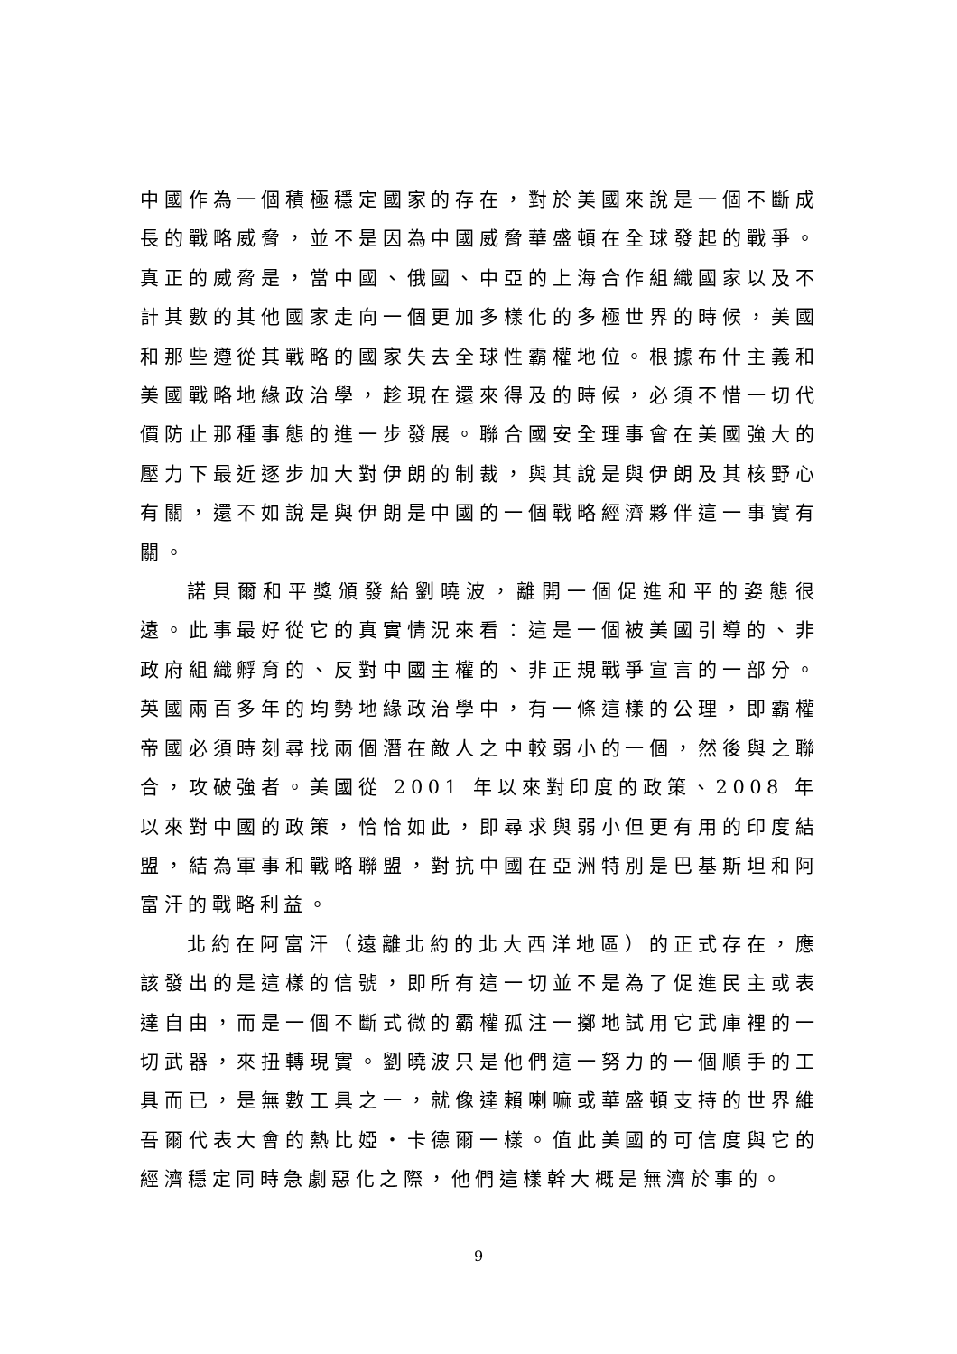中國作為一個積極穩定國家的存在，對於美國來說是一個不斷成長的戰略威脅，並不是因為中國威脅華盛頓在全球發起的戰爭。真正的威脅是，當中國、俄國、中亞的上海合作組織國家以及不計其數的其他國家走向一個更加多樣化的多極世界的時候，美國和那些遵從其戰略的國家失去全球性霸權地位。根據布什主義和美國戰略地緣政治學，趁現在還來得及的時候，必須不惜一切代價防止那種事態的進一步發展。聯合國安全理事會在美國強大的壓力下最近逐步加大對伊朗的制裁，與其說是與伊朗及其核野心有關，還不如說是與伊朗是中國的一個戰略經濟夥伴這一事實有關。
諾貝爾和平獎頒發給劉曉波，離開一個促進和平的姿態很遠。此事最好從它的真實情況來看：這是一個被美國引導的、非政府組織孵育的、反對中國主權的、非正規戰爭宣言的一部分。英國兩百多年的均勢地緣政治學中，有一條這樣的公理，即霸權帝國必須時刻尋找兩個潛在敵人之中較弱小的一個，然後與之聯合，攻破強者。美國從 2001 年以來對印度的政策、2008 年以來對中國的政策，恰恰如此，即尋求與弱小但更有用的印度結盟，結為軍事和戰略聯盟，對抗中國在亞洲特別是巴基斯坦和阿富汗的戰略利益。
北約在阿富汗（遠離北約的北大西洋地區）的正式存在，應該發出的是這樣的信號，即所有這一切並不是為了促進民主或表達自由，而是一個不斷式微的霸權孤注一擲地試用它武庫裡的一切武器，來扭轉現實。劉曉波只是他們這一努力的一個順手的工具而已，是無數工具之一，就像達賴喇嘛或華盛頓支持的世界維吾爾代表大會的熱比婭・卡德爾一樣。值此美國的可信度與它的經濟穩定同時急劇惡化之際，他們這樣幹大概是無濟於事的。
9